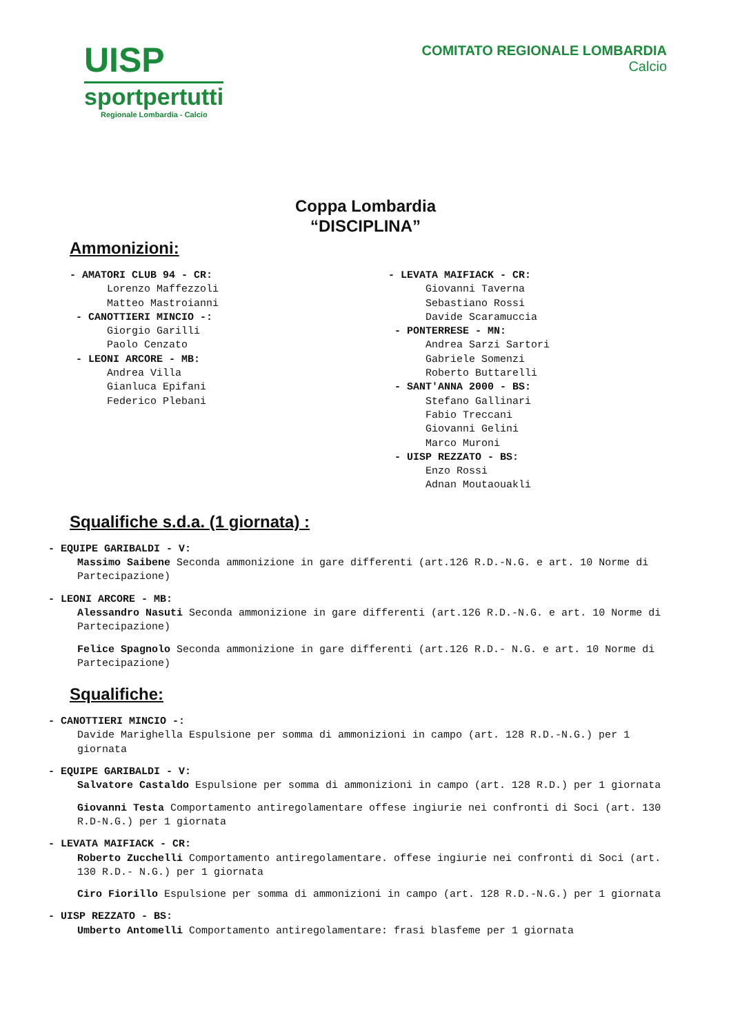UISP
sportpertutti
Regionale Lombardia - Calcio
COMITATO REGIONALE LOMBARDIA
Calcio
Coppa Lombardia
“DISCIPLINA”
Ammonizioni:
- AMATORI CLUB 94 - CR:
Lorenzo Maffezzoli
Matteo Mastroianni
- CANOTTIERI MINCIO -:
Giorgio Garilli
Paolo Cenzato
- LEONI ARCORE - MB:
Andrea Villa
Gianluca Epifani
Federico Plebani
- LEVATA MAIFIACK - CR:
Giovanni Taverna
Sebastiano Rossi
Davide Scaramuccia
- PONTERRESE - MN:
Andrea Sarzi Sartori
Gabriele Somenzi
Roberto Buttarelli
- SANT'ANNA 2000 - BS:
Stefano Gallinari
Fabio Treccani
Giovanni Gelini
Marco Muroni
- UISP REZZATO - BS:
Enzo Rossi
Adnan Moutaouakli
Squalifiche s.d.a. (1 giornata) :
- EQUIPE GARIBALDI - V:
Massimo Saibene Seconda ammonizione in gare differenti (art.126 R.D.-N.G. e art. 10 Norme di Partecipazione)
- LEONI ARCORE - MB:
Alessandro Nasuti Seconda ammonizione in gare differenti (art.126 R.D.-N.G. e art. 10 Norme di Partecipazione)
Felice Spagnolo Seconda ammonizione in gare differenti (art.126 R.D.- N.G. e art. 10 Norme di Partecipazione)
Squalifiche:
- CANOTTIERI MINCIO -:
Davide Marighella Espulsione per somma di ammonizioni in campo (art. 128 R.D.-N.G.) per 1 giornata
- EQUIPE GARIBALDI - V:
Salvatore Castaldo Espulsione per somma di ammonizioni in campo (art. 128 R.D.) per 1 giornata
Giovanni Testa Comportamento antiregolamentare offese ingiurie nei confronti di Soci (art. 130 R.D-N.G.) per 1 giornata
- LEVATA MAIFIACK - CR:
Roberto Zucchelli Comportamento antiregolamentare. offese ingiurie nei confronti di Soci (art. 130 R.D.- N.G.) per 1 giornata
Ciro Fiorillo Espulsione per somma di ammonizioni in campo (art. 128 R.D.-N.G.) per 1 giornata
- UISP REZZATO - BS:
Umberto Antomelli Comportamento antiregolamentare: frasi blasfeme per 1 giornata